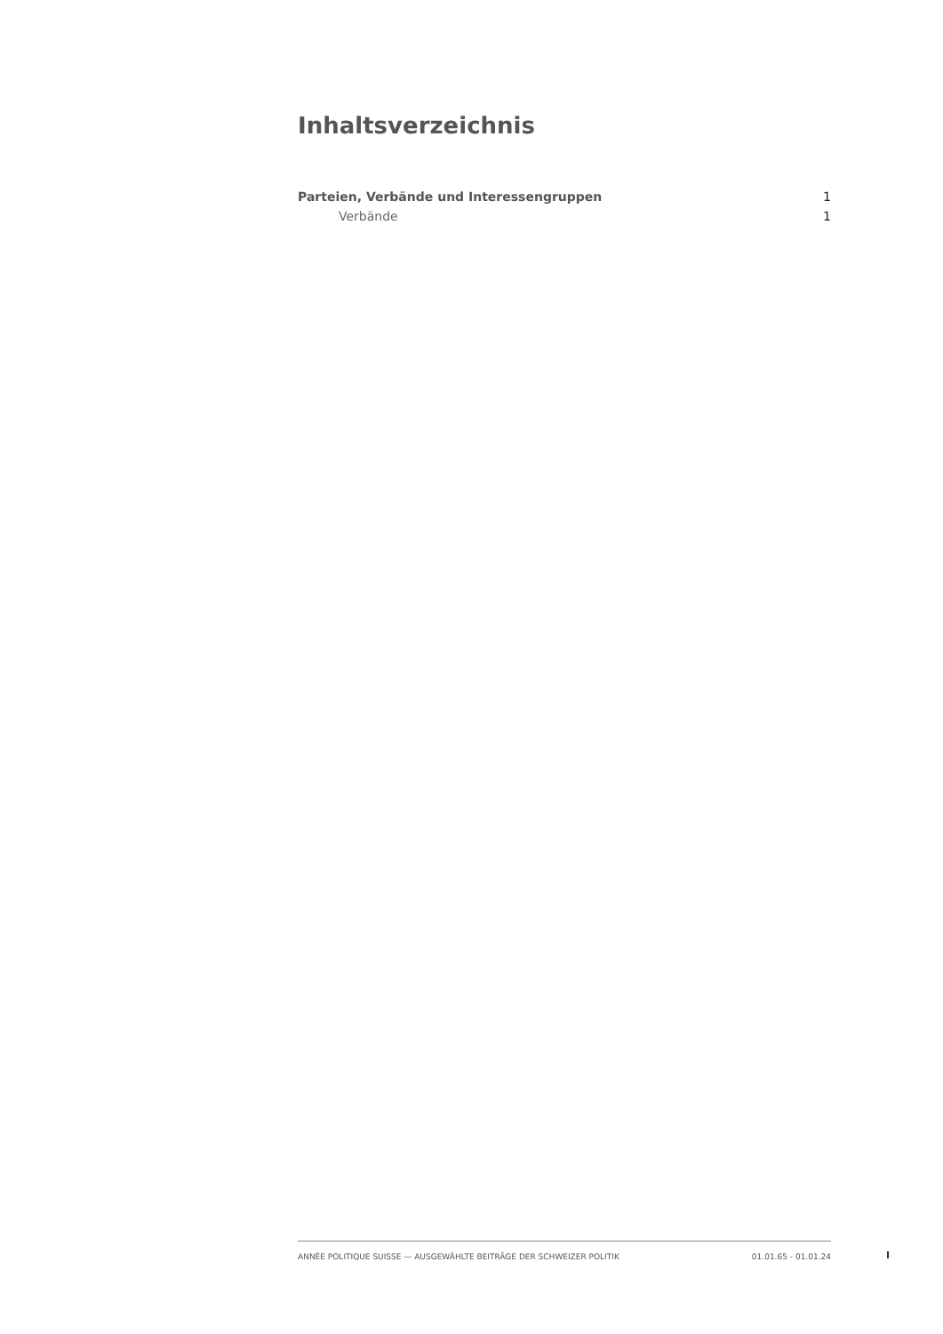Inhaltsverzeichnis
Parteien, Verbände und Interessengruppen 1
Verbände 1
ANNÉE POLITIQUE SUISSE — AUSGEWÄHLTE BEITRÄGE DER SCHWEIZER POLITIK 01.01.65 - 01.01.24
I